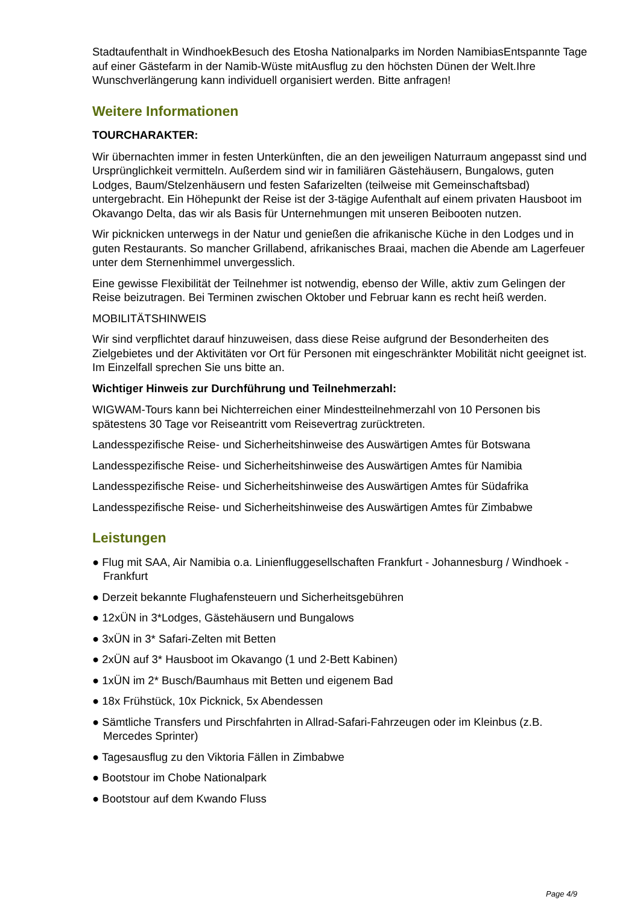Stadtaufenthalt in WindhoekBesuch des Etosha Nationalparks im Norden NamibiasEntspannte Tage auf einer Gästefarm in der Namib-Wüste mitAusflug zu den höchsten Dünen der Welt.Ihre Wunschverlängerung kann individuell organisiert werden. Bitte anfragen!
Weitere Informationen
TOURCHARAKTER:
Wir übernachten immer in festen Unterkünften, die an den jeweiligen Naturraum angepasst sind und Ursprünglichkeit vermitteln. Außerdem sind wir in familiären Gästehäusern, Bungalows, guten Lodges, Baum/Stelzenhäusern und festen Safarizelten (teilweise mit Gemeinschaftsbad) untergebracht. Ein Höhepunkt der Reise ist der 3-tägige Aufenthalt auf einem privaten Hausboot im Okavango Delta, das wir als Basis für Unternehmungen mit unseren Beibooten nutzen.
Wir picknicken unterwegs in der Natur und genießen die afrikanische Küche in den Lodges und in guten Restaurants. So mancher Grillabend, afrikanisches Braai, machen die Abende am Lagerfeuer unter dem Sternenhimmel unvergesslich.
Eine gewisse Flexibilität der Teilnehmer ist notwendig, ebenso der Wille, aktiv zum Gelingen der Reise beizutragen. Bei Terminen zwischen Oktober und Februar kann es recht heiß werden.
MOBILITÄTSHINWEIS
Wir sind verpflichtet darauf hinzuweisen, dass diese Reise aufgrund der Besonderheiten des Zielgebietes und der Aktivitäten vor Ort für Personen mit eingeschränkter Mobilität nicht geeignet ist. Im Einzelfall sprechen Sie uns bitte an.
Wichtiger Hinweis zur Durchführung und Teilnehmerzahl:
WIGWAM-Tours kann bei Nichterreichen einer Mindestteilnehmerzahl von 10 Personen bis spätestens 30 Tage vor Reiseantritt vom Reisevertrag zurücktreten.
Landesspezifische Reise- und Sicherheitshinweise des Auswärtigen Amtes für Botswana
Landesspezifische Reise- und Sicherheitshinweise des Auswärtigen Amtes für Namibia
Landesspezifische Reise- und Sicherheitshinweise des Auswärtigen Amtes für Südafrika
Landesspezifische Reise- und Sicherheitshinweise des Auswärtigen Amtes für Zimbabwe
Leistungen
● Flug mit SAA, Air Namibia o.a. Linienfluggesellschaften Frankfurt - Johannesburg / Windhoek - Frankfurt
● Derzeit bekannte Flughafensteuern und Sicherheitsgebühren
● 12xÜN in 3*Lodges, Gästehäusern und Bungalows
● 3xÜN in 3* Safari-Zelten mit Betten
● 2xÜN auf 3* Hausboot im Okavango (1 und 2-Bett Kabinen)
● 1xÜN im 2* Busch/Baumhaus mit Betten und eigenem Bad
● 18x Frühstück, 10x Picknick, 5x Abendessen
● Sämtliche Transfers und Pirschfahrten in Allrad-Safari-Fahrzeugen oder im Kleinbus (z.B. Mercedes Sprinter)
● Tagesausflug zu den Viktoria Fällen in Zimbabwe
● Bootstour im Chobe Nationalpark
● Bootstour auf dem Kwando Fluss
Page 4/9